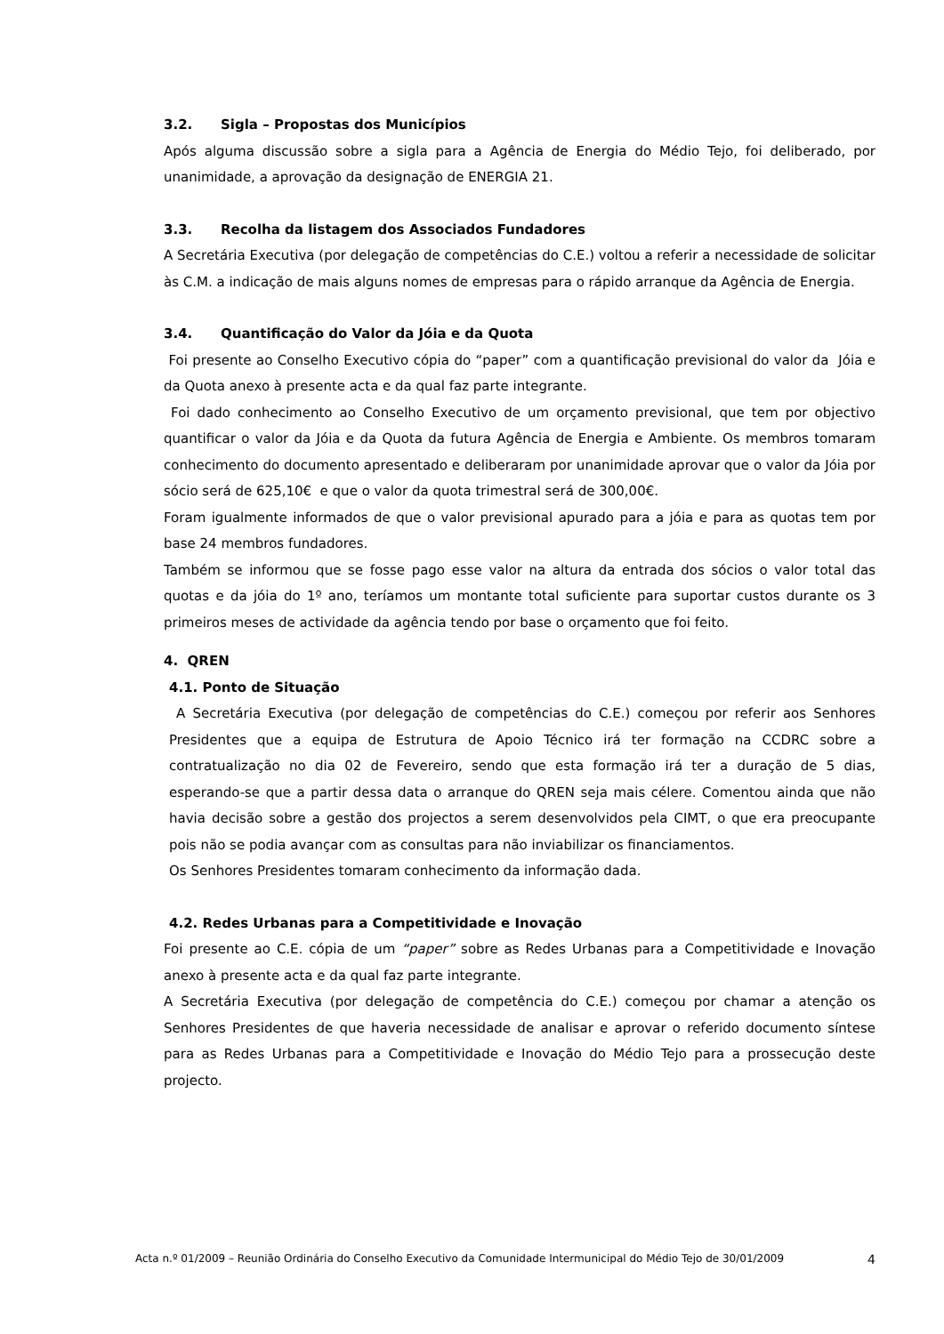3.2. Sigla – Propostas dos Municípios
Após alguma discussão sobre a sigla para a Agência de Energia do Médio Tejo, foi deliberado, por unanimidade, a aprovação da designação de ENERGIA 21.
3.3. Recolha da listagem dos Associados Fundadores
A Secretária Executiva (por delegação de competências do C.E.) voltou a referir a necessidade de solicitar às C.M. a indicação de mais alguns nomes de empresas para o rápido arranque da Agência de Energia.
3.4. Quantificação do Valor da Jóia e da Quota
Foi presente ao Conselho Executivo cópia do “paper” com a quantificação previsional do valor da Jóia e da Quota anexo à presente acta e da qual faz parte integrante.
Foi dado conhecimento ao Conselho Executivo de um orçamento previsional, que tem por objectivo quantificar o valor da Jóia e da Quota da futura Agência de Energia e Ambiente. Os membros tomaram conhecimento do documento apresentado e deliberaram por unanimidade aprovar que o valor da Jóia por sócio será de 625,10€ e que o valor da quota trimestral será de 300,00€.
Foram igualmente informados de que o valor previsional apurado para a jóia e para as quotas tem por base 24 membros fundadores.
Também se informou que se fosse pago esse valor na altura da entrada dos sócios o valor total das quotas e da jóia do 1º ano, teríamos um montante total suficiente para suportar custos durante os 3 primeiros meses de actividade da agência tendo por base o orçamento que foi feito.
4. QREN
4.1. Ponto de Situação
A Secretária Executiva (por delegação de competências do C.E.) começou por referir aos Senhores Presidentes que a equipa de Estrutura de Apoio Técnico irá ter formação na CCDRC sobre a contratualização no dia 02 de Fevereiro, sendo que esta formação irá ter a duração de 5 dias, esperando-se que a partir dessa data o arranque do QREN seja mais célere. Comentou ainda que não havia decisão sobre a gestão dos projectos a serem desenvolvidos pela CIMT, o que era preocupante pois não se podia avançar com as consultas para não inviabilizar os financiamentos.
Os Senhores Presidentes tomaram conhecimento da informação dada.
4.2. Redes Urbanas para a Competitividade e Inovação
Foi presente ao C.E. cópia de um “paper” sobre as Redes Urbanas para a Competitividade e Inovação anexo à presente acta e da qual faz parte integrante.
A Secretária Executiva (por delegação de competência do C.E.) começou por chamar a atenção os Senhores Presidentes de que haveria necessidade de analisar e aprovar o referido documento síntese para as Redes Urbanas para a Competitividade e Inovação do Médio Tejo para a prossecução deste projecto.
Acta n.º 01/2009 – Reunião Ordinária do Conselho Executivo da Comunidade Intermunicipal do Médio Tejo de 30/01/2009 4